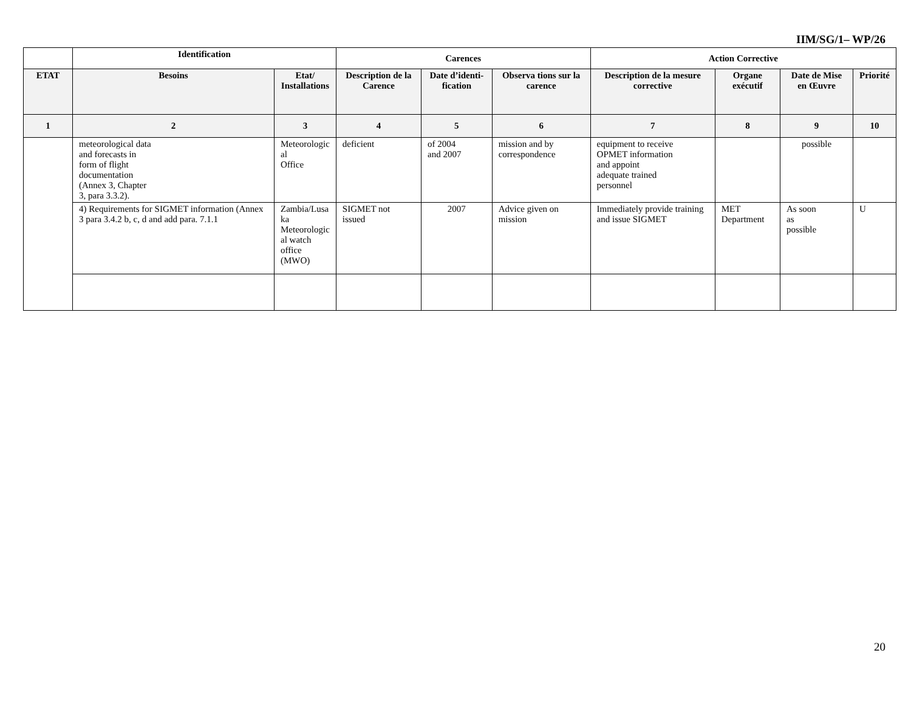IIM/SG/1– WP/26
| | Identification | | Carences | | | Action Corrective | | | |
| --- | --- | --- | --- | --- | --- | --- | --- | --- | --- |
| ETAT | Besoins | Etat/ Installations | Description de la Carence | Date d’identi-fication | Observa tions sur la carence | Description de la mesure corrective | Organe exécutif | Date de Mise en Œuvre | Priorité |
| 1 | 2 | 3 | 4 | 5 | 6 | 7 | 8 | 9 | 10 |
| | meteorological data and forecasts in form of flight documentation (Annex 3, Chapter 3, para 3.3.2). | Meteorologic al Office | deficient | of 2004 and 2007 | mission and by correspondence | equipment to receive OPMET information and appoint adequate trained personnel | | possible | |
| | 4) Requirements for SIGMET information (Annex 3 para 3.4.2 b, c, d and add para. 7.1.1 | Zambia/Lusa ka Meteorologic al watch office (MWO) | SIGMET not issued | 2007 | Advice given on mission | Immediately provide training and issue SIGMET | MET Department | As soon as possible | U |
20